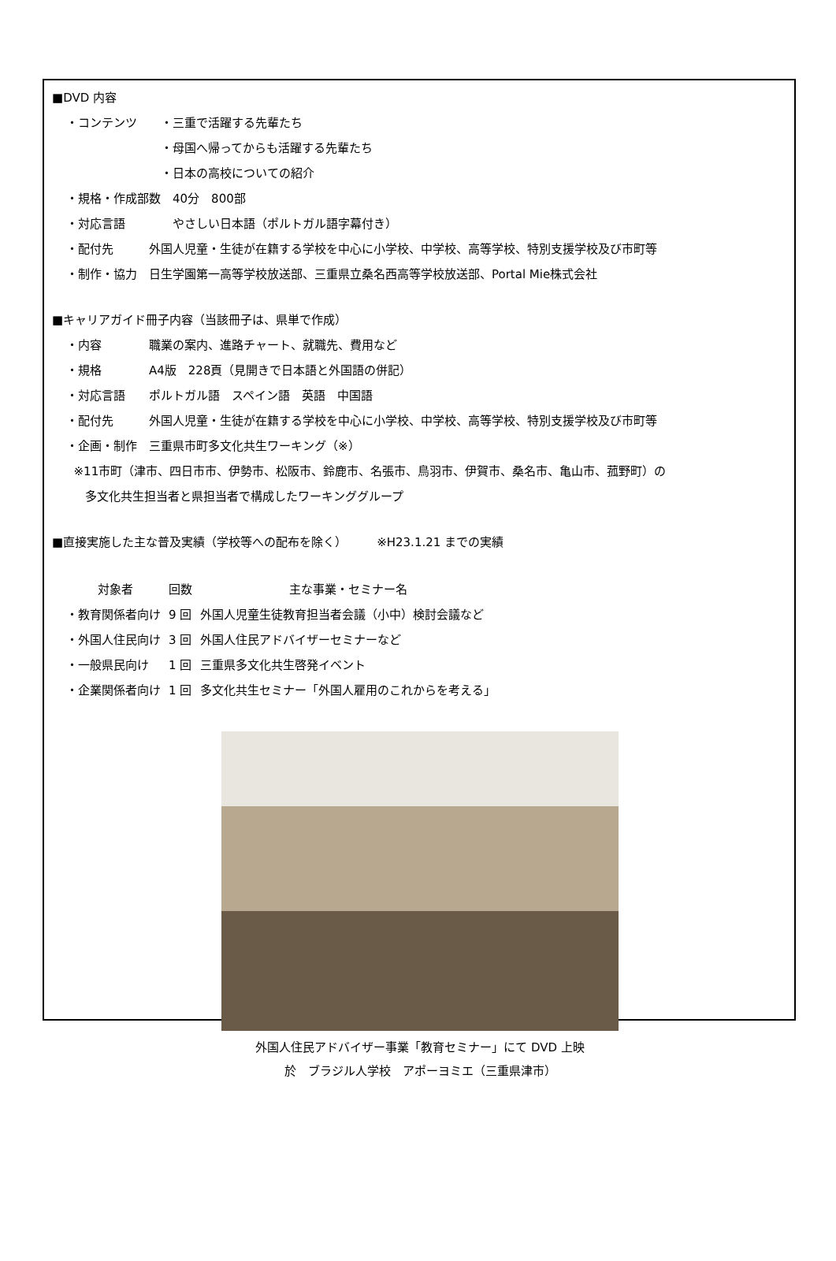■DVD 内容
・コンテンツ　　・三重で活躍する先輩たち
　　　　　　　　・母国へ帰ってからも活躍する先輩たち
　　　　　　　　・日本の高校についての紹介
・規格・作成部数　40分　800部
・対応言語　　　　やさしい日本語（ポルトガル語字幕付き）
・配付先　　　外国人児童・生徒が在籍する学校を中心に小学校、中学校、高等学校、特別支援学校及び市町等
・制作・協力　日生学園第一高等学校放送部、三重県立桑名西高等学校放送部、Portal Mie株式会社
■キャリアガイド冊子内容（当該冊子は、県単で作成）
・内容　　　　職業の案内、進路チャート、就職先、費用など
・規格　　　　A4版　228頁（見開きで日本語と外国語の併記）
・対応言語　　ポルトガル語　スペイン語　英語　中国語
・配付先　　　外国人児童・生徒が在籍する学校を中心に小学校、中学校、高等学校、特別支援学校及び市町等
・企画・制作　三重県市町多文化共生ワーキング（※）
※11市町（津市、四日市市、伊勢市、松阪市、鈴鹿市、名張市、鳥羽市、伊賀市、桑名市、亀山市、菰野町）の
多文化共生担当者と県担当者で構成したワーキンググループ
■直接実施した主な普及実績（学校等への配布を除く）　　　※H23.1.21 までの実績
| 対象者 | 回数 | 主な事業・セミナー名 |
| --- | --- | --- |
| ・教育関係者向け | 9 回 | 外国人児童生徒教育担当者会議（小中）検討会議など |
| ・外国人住民向け | 3 回 | 外国人住民アドバイザーセミナーなど |
| ・一般県民向け | 1 回 | 三重県多文化共生啓発イベント |
| ・企業関係者向け | 1 回 | 多文化共生セミナー「外国人雇用のこれからを考える」 |
外国人住民アドバイザー事業「教育セミナー」にて DVD 上映
於　ブラジル人学校　アポーヨミエ（三重県津市）